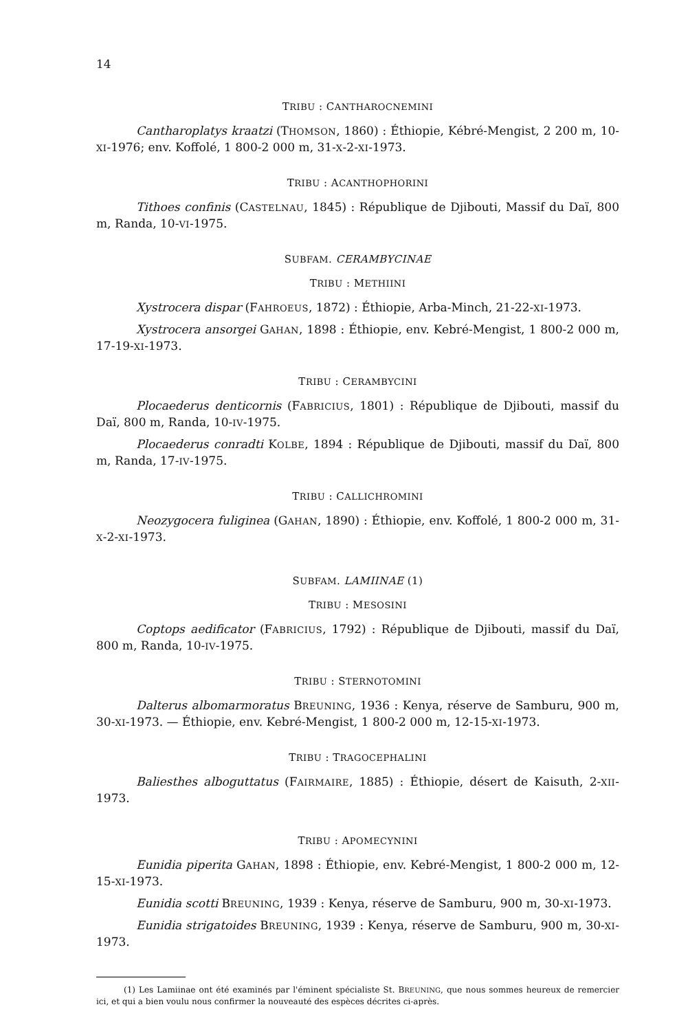14
TRIBU : CANTHAROCNEMINI
Cantharoplatys kraatzi (THOMSON, 1860) : Éthiopie, Kébré-Mengist, 2 200 m, 10-XI-1976; env. Koffolé, 1 800-2 000 m, 31-X-2-XI-1973.
TRIBU : ACANTHOPHORINI
Tithoes confinis (CASTELNAU, 1845) : République de Djibouti, Massif du Daï, 800 m, Randa, 10-VI-1975.
SUBFAM. CERAMBYCINAE
TRIBU : METHIINI
Xystrocera dispar (FAHROEUS, 1872) : Éthiopie, Arba-Minch, 21-22-XI-1973.
Xystrocera ansorgei GAHAN, 1898 : Éthiopie, env. Kebré-Mengist, 1 800-2 000 m, 17-19-XI-1973.
TRIBU : CERAMBYCINI
Plocaederus denticornis (FABRICIUS, 1801) : République de Djibouti, massif du Daï, 800 m, Randa, 10-IV-1975.
Plocaederus conradti KOLBE, 1894 : République de Djibouti, massif du Daï, 800 m, Randa, 17-IV-1975.
TRIBU : CALLICHROMINI
Neozygocera fuliginea (GAHAN, 1890) : Éthiopie, env. Koffolé, 1 800-2 000 m, 31-X-2-XI-1973.
SUBFAM. LAMIINAE (1)
TRIBU : MESOSINI
Coptops aedificator (FABRICIUS, 1792) : République de Djibouti, massif du Daï, 800 m, Randa, 10-IV-1975.
TRIBU : STERNOTOMINI
Dalterus albomarmoratus BREUNING, 1936 : Kenya, réserve de Samburu, 900 m, 30-XI-1973. — Éthiopie, env. Kebré-Mengist, 1 800-2 000 m, 12-15-XI-1973.
TRIBU : TRAGOCEPHALINI
Baliesthes alboguttatus (FAIRMAIRE, 1885) : Éthiopie, désert de Kaisuth, 2-XII-1973.
TRIBU : APOMECYNINI
Eunidia piperita GAHAN, 1898 : Éthiopie, env. Kebré-Mengist, 1 800-2 000 m, 12-15-XI-1973.
Eunidia scotti BREUNING, 1939 : Kenya, réserve de Samburu, 900 m, 30-XI-1973.
Eunidia strigatoides BREUNING, 1939 : Kenya, réserve de Samburu, 900 m, 30-XI-1973.
(1) Les Lamiinae ont été examinés par l'éminent spécialiste St. BREUNING, que nous sommes heureux de remercier ici, et qui a bien voulu nous confirmer la nouveauté des espèces décrites ci-après.